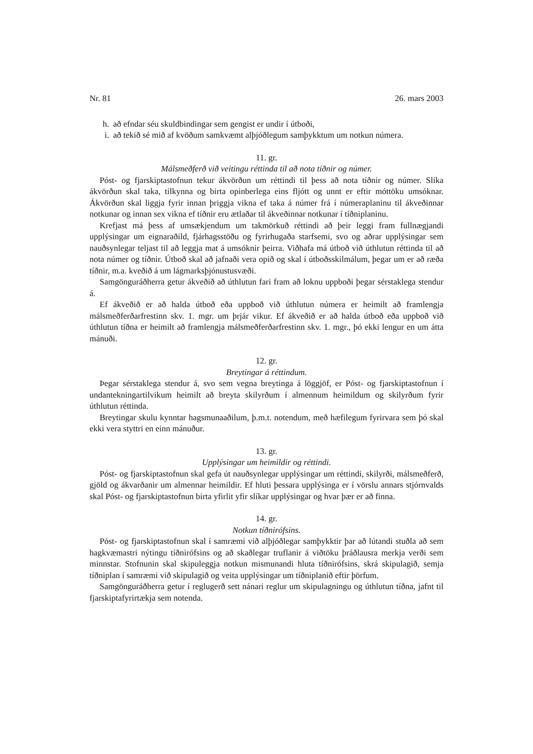Nr. 81 26. mars 2003
h. að efndar séu skuldbindingar sem gengist er undir í útboði,
i. að tekið sé mið af kvöðum samkvæmt alþjóðlegum samþykktum um notkun númera.
11. gr.
Málsmeðferð við veitingu réttinda til að nota tíðnir og númer.
Póst- og fjarskiptastofnun tekur ákvörðun um réttindi til þess að nota tíðnir og númer. Slíka ákvörðun skal taka, tilkynna og birta opinberlega eins fljótt og unnt er eftir móttöku umsóknar. Ákvörðun skal liggja fyrir innan þriggja vikna ef taka á númer frá í númeraplaninu til ákveðinnar notkunar og innan sex vikna ef tíðnir eru ætlaðar til ákveðinnar notkunar í tíðniplaninu.
Krefjast má þess af umsækjendum um takmörkuð réttindi að þeir leggi fram fullnægjandi upplýsingar um eignaraðild, fjárhagsstöðu og fyrirhugaða starfsemi, svo og aðrar upplýsingar sem nauðsynlegar teljast til að leggja mat á umsóknir þeirra. Viðhafa má útboð við úthlutun réttinda til að nota númer og tíðnir. Útboð skal að jafnaði vera opið og skal í útboðsskilmálum, þegar um er að ræða tíðnir, m.a. kveðið á um lágmarksþjónustusvæði.
Samgönguráðherra getur ákveðið að úthlutun fari fram að loknu uppboði þegar sérstaklega stendur á.
Ef ákveðið er að halda útboð eða uppboð við úthlutun númera er heimilt að framlengja málsmeðferðarfrestinn skv. 1. mgr. um þrjár vikur. Ef ákveðið er að halda útboð eða uppboð við úthlutun tíðna er heimilt að framlengja málsmeðferðarfrestinn skv. 1. mgr., þó ekki lengur en um átta mánuði.
12. gr.
Breytingar á réttindum.
Þegar sérstaklega stendur á, svo sem vegna breytinga á löggjöf, er Póst- og fjarskiptastofnun í undantekningartilvikum heimilt að breyta skilyrðum í almennum heimildum og skilyrðum fyrir úthlutun réttinda.
Breytingar skulu kynntar hagsmunaaðilum, þ.m.t. notendum, með hæfilegum fyrirvara sem þó skal ekki vera styttri en einn mánuður.
13. gr.
Upplýsingar um heimildir og réttindi.
Póst- og fjarskiptastofnun skal gefa út nauðsynlegar upplýsingar um réttindi, skilyrði, málsmeðferð, gjöld og ákvarðanir um almennar heimildir. Ef hluti þessara upplýsinga er í vörslu annars stjórnvalds skal Póst- og fjarskiptastofnun birta yfirlit yfir slíkar upplýsingar og hvar þær er að finna.
14. gr.
Notkun tíðnirófsins.
Póst- og fjarskiptastofnun skal í samræmi við alþjóðlegar samþykktir þar að lútandi stuðla að sem hagkvæmastri nýtingu tíðnirófsins og að skaðlegar truflanir á viðtöku þráðlausra merkja verði sem minnstar. Stofnunin skal skipuleggja notkun mismunandi hluta tíðnirófsins, skrá skipulagið, semja tíðniplan í samræmi við skipulagið og veita upplýsingar um tíðniplanið eftir þörfum.
Samgönguráðherra getur í reglugerð sett nánari reglur um skipulagningu og úthlutun tíðna, jafnt til fjarskiptafyrirtækja sem notenda.